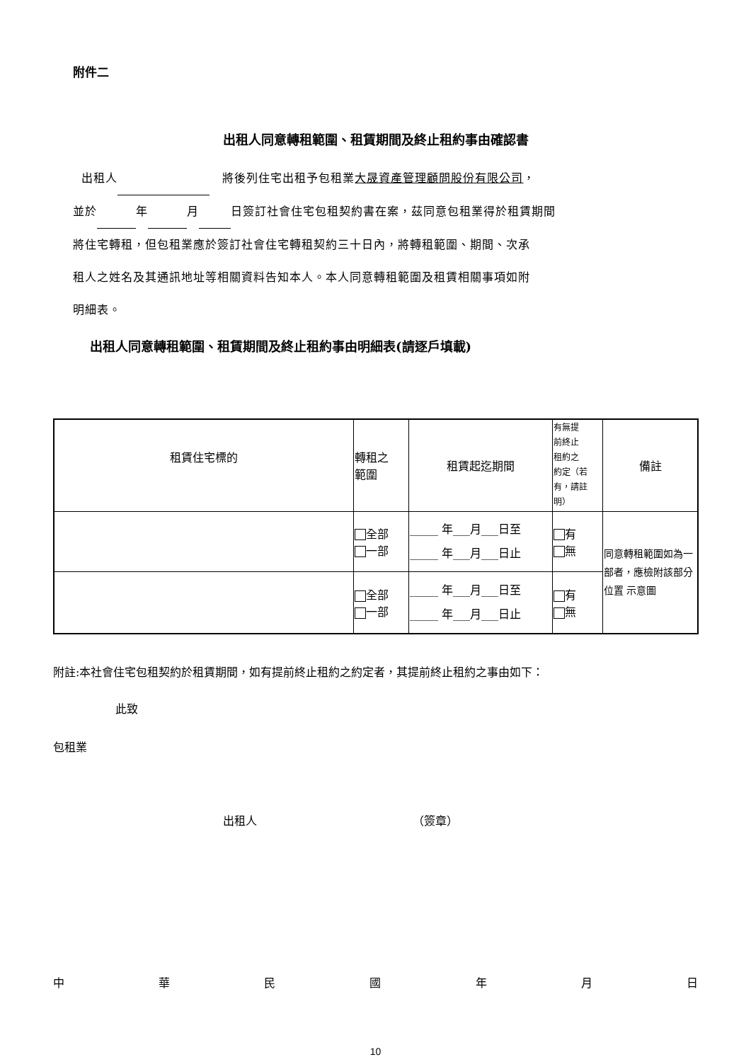附件二
出租人同意轉租範圍、租賃期間及終止租約事由確認書
出租人 將後列住宅出租予包租業大晟資產管理顧問股份有限公司，
並於 年 月 日簽訂社會住宅包租契約書在案，茲同意包租業得於租賃期間
將住宅轉租，但包租業應於簽訂社會住宅轉租契約三十日內，將轉租範圍、期間、次承
租人之姓名及其通訊地址等相關資料告知本人。本人同意轉租範圍及租賃相關事項如附
明細表。
出租人同意轉租範圍、租賃期間及終止租約事由明細表(請逐戶填載)
| 租賃住宅標的 | 轉租之 範圍 | 租賃起迄期間 | 有無提 前終止 租約之 約定（若 有，請註 明） | 備註 |
| | 全部 一部 | _____ 年___月___日至 _____ 年___月___日止 | 有 無 | 同意轉租範圍如為一部者，應檢附該部分位置 示意圖 |
| | 全部 一部 | _____ 年___月___日至 _____ 年___月___日止 | 有 無 | |
附註:本社會住宅包租契約於租賃期間，如有提前終止租約之約定者，其提前終止租約之事由如下：
此致
包租業
出租人 （簽章）
中華民國年月日
10